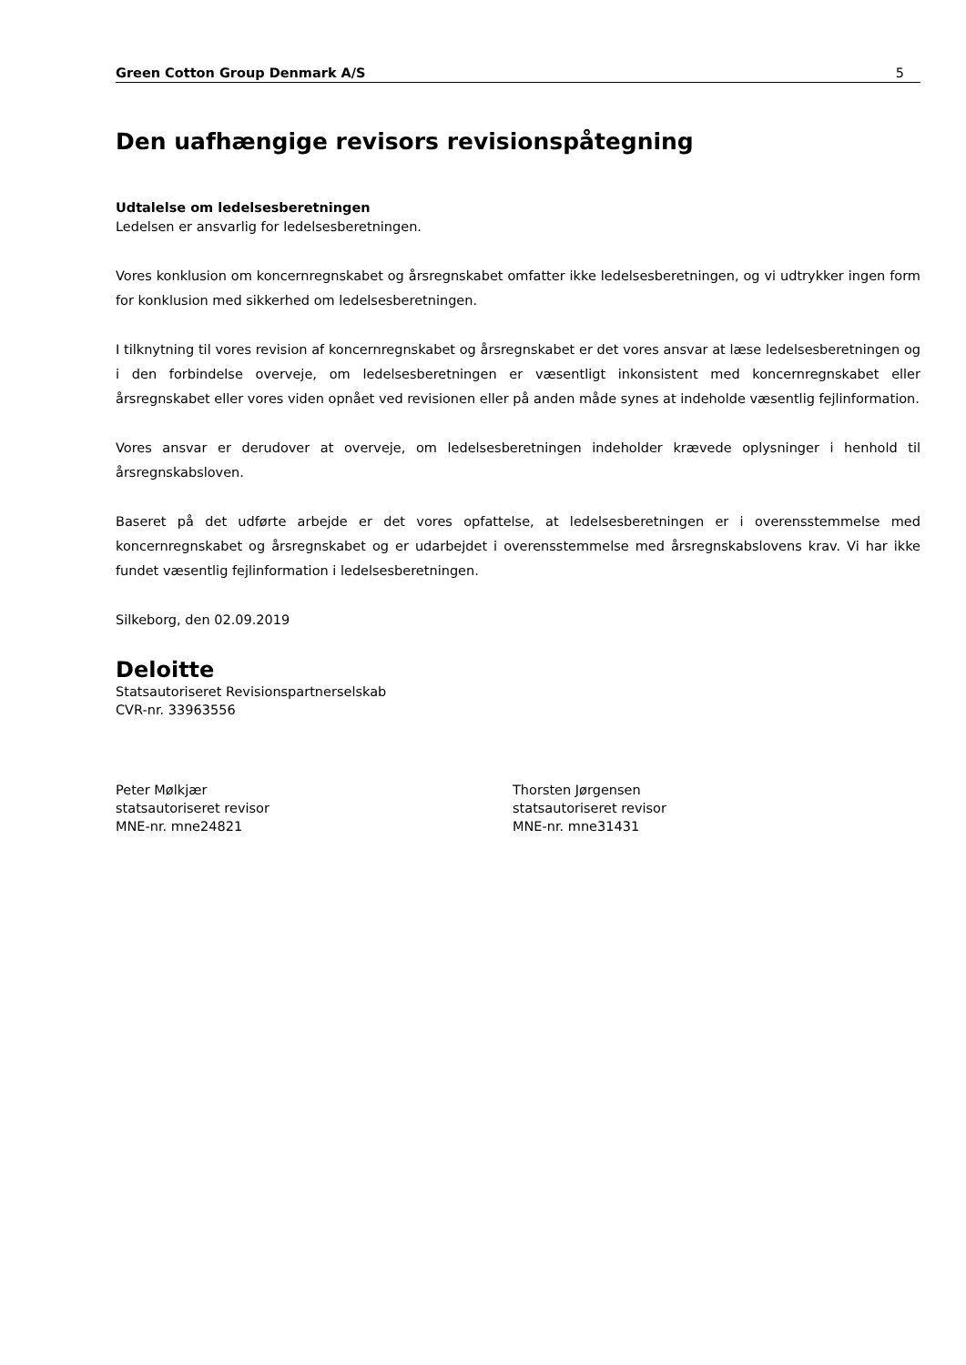Green Cotton Group Denmark A/S 5
Den uafhængige revisors revisionspåtegning
Udtalelse om ledelsesberetningen
Ledelsen er ansvarlig for ledelsesberetningen.
Vores konklusion om koncernregnskabet og årsregnskabet omfatter ikke ledelsesberetningen, og vi udtrykker ingen form for konklusion med sikkerhed om ledelsesberetningen.
I tilknytning til vores revision af koncernregnskabet og årsregnskabet er det vores ansvar at læse ledelsesberetningen og i den forbindelse overveje, om ledelsesberetningen er væsentligt inkonsistent med koncernregnskabet eller årsregnskabet eller vores viden opnået ved revisionen eller på anden måde synes at indeholde væsentlig fejlinformation.
Vores ansvar er derudover at overveje, om ledelsesberetningen indeholder krævede oplysninger i henhold til årsregnskabsloven.
Baseret på det udførte arbejde er det vores opfattelse, at ledelsesberetningen er i overensstemmelse med koncernregnskabet og årsregnskabet og er udarbejdet i overensstemmelse med årsregnskabslovens krav. Vi har ikke fundet væsentlig fejlinformation i ledelsesberetningen.
Silkeborg, den 02.09.2019
Deloitte
Statsautoriseret Revisionspartnerselskab
CVR-nr. 33963556
Peter Mølkjær
statsautoriseret revisor
MNE-nr. mne24821
Thorsten Jørgensen
statsautoriseret revisor
MNE-nr. mne31431